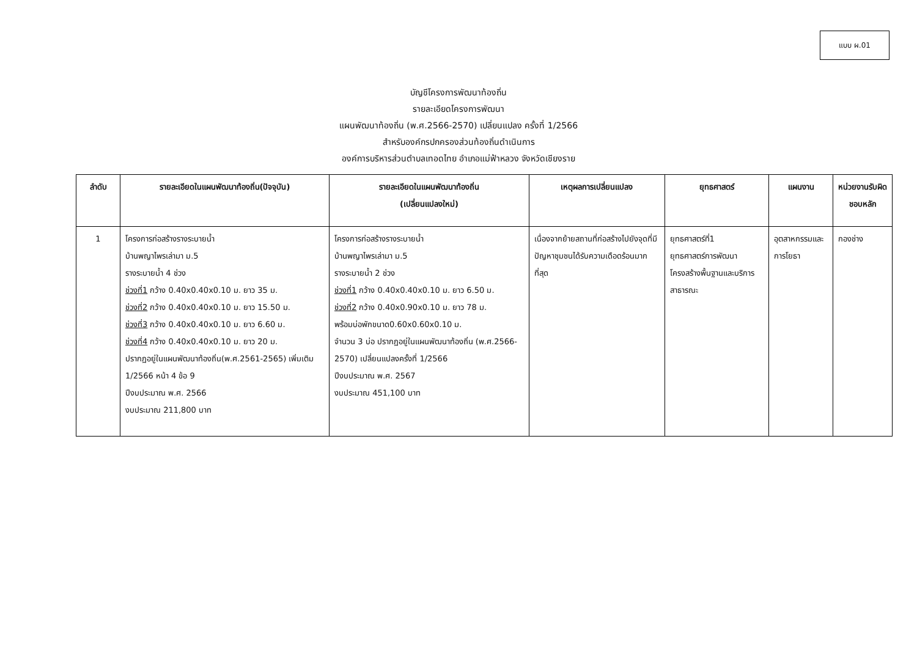แบบ ผ.01
บัญชีโครงการพัฒนาท้องถิ่น
รายละเอียดโครงการพัฒนา
แผนพัฒนาท้องถิ่น (พ.ศ.2566-2570) เปลี่ยนแปลง ครั้งที่ 1/2566
สำหรับองค์กรปกครองส่วนท้องถิ่นดำเนินการ
องค์การบริหารส่วนตำบลเทอดไทย อำเภอแม่ฟ้าหลวง จังหวัดเชียงราย
| ลำดับ | รายละเอียดในแผนพัฒนาท้องถิ่น(ปัจจุบัน) | รายละเอียดในแผนพัฒนาท้องถิ่น (เปลี่ยนแปลงใหม่) | เหตุผลการเปลี่ยนแปลง | ยุทธศาสตร์ | แผนงาน | หน่วยงานรับผิดชอบหลัก |
| --- | --- | --- | --- | --- | --- | --- |
| 1 | โครงการก่อสร้างรางระบายน้ำ บ้านพญาไพรเล่ามา ม.5 รางระบายน้ำ 4 ช่วง ช่วงที่1 กว้าง 0.40x0.40x0.10 ม. ยาว 35 ม. ช่วงที่2 กว้าง 0.40x0.40x0.10 ม. ยาว 15.50 ม. ช่วงที่3 กว้าง 0.40x0.40x0.10 ม. ยาว 6.60 ม. ช่วงที่4 กว้าง 0.40x0.40x0.10 ม. ยาว 20 ม. ปรากฏอยู่ในแผนพัฒนาท้องถิ่น(พ.ศ.2561-2565) เพิ่มเติม 1/2566 หน้า 4 ข้อ 9 ปีงบประมาณ พ.ศ. 2566 งบประมาณ 211,800 บาท | โครงการก่อสร้างรางระบายน้ำ บ้านพญาไพรเล่ามา ม.5 รางระบายน้ำ 2 ช่วง ช่วงที่1 กว้าง 0.40x0.40x0.10 ม. ยาว 6.50 ม. ช่วงที่2 กว้าง 0.40x0.90x0.10 ม. ยาว 78 ม. พร้อมบ่อพักขนาด0.60x0.60x0.10 ม. จำนวน 3 บ่อ ปรากฏอยู่ในแผนพัฒนาท้องถิ่น (พ.ศ.2566-2570) เปลี่ยนแปลงครั้งที่ 1/2566 ปีงบประมาณ พ.ศ. 2567 งบประมาณ 451,100 บาท | เนื่องจากย้ายสถานที่ก่อสร้างไปยังจุดที่มีปัญหาชุมชนได้รับความเดือดร้อนมากที่สุด | ยุทธศาสตร์ที่1 ยุทธศาสตร์การพัฒนาโครงสร้างพื้นฐานและบริการสาธารณะ | อุตสาหกรรมและการโยธา | กองช่าง |